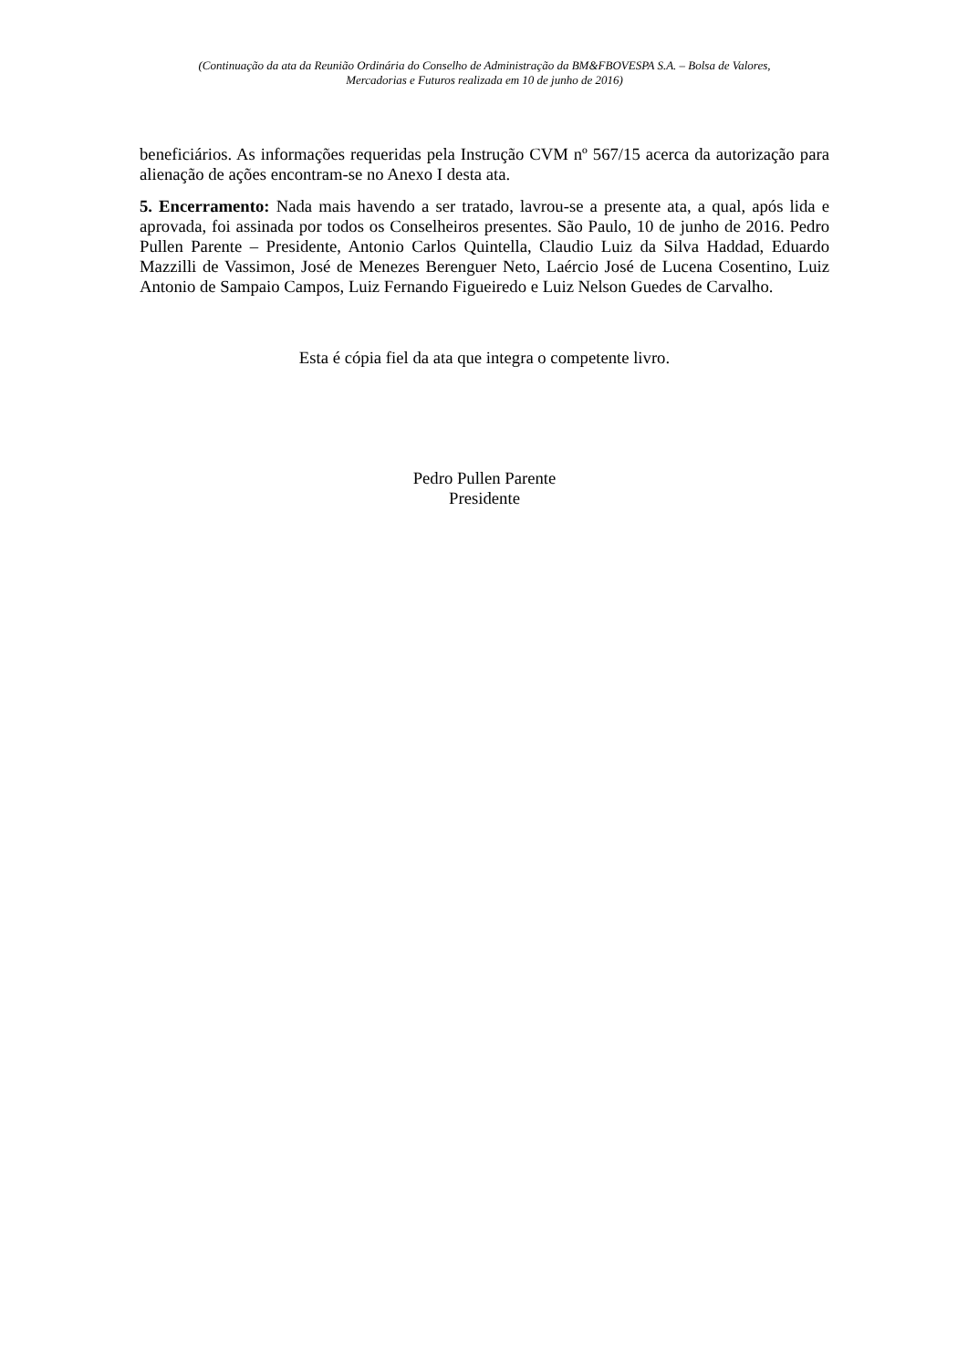(Continuação da ata da Reunião Ordinária do Conselho de Administração da BM&FBOVESPA S.A. – Bolsa de Valores,
Mercadorias e Futuros realizada em 10 de junho de 2016)
beneficiários. As informações requeridas pela Instrução CVM nº 567/15 acerca da autorização para alienação de ações encontram-se no Anexo I desta ata.
5. Encerramento: Nada mais havendo a ser tratado, lavrou-se a presente ata, a qual, após lida e aprovada, foi assinada por todos os Conselheiros presentes. São Paulo, 10 de junho de 2016. Pedro Pullen Parente – Presidente, Antonio Carlos Quintella, Claudio Luiz da Silva Haddad, Eduardo Mazzilli de Vassimon, José de Menezes Berenguer Neto, Laércio José de Lucena Cosentino, Luiz Antonio de Sampaio Campos, Luiz Fernando Figueiredo e Luiz Nelson Guedes de Carvalho.
Esta é cópia fiel da ata que integra o competente livro.
Pedro Pullen Parente
Presidente